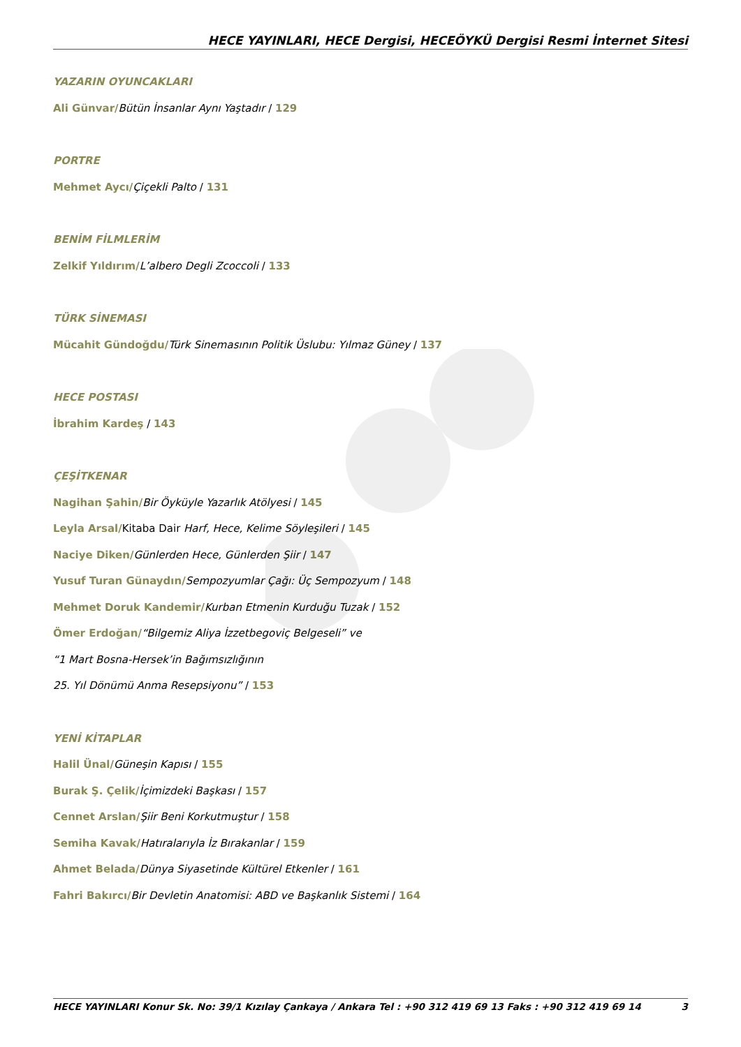HECE YAYINLARI, HECE Dergisi, HECEÖYKÜ Dergisi Resmi İnternet Sitesi
YAZARIN OYUNCAKLARI
Ali Günvar/Bütün İnsanlar Aynı Yaştadır / 129
PORTRE
Mehmet Aycı/Çiçekli Palto / 131
BENİM FİLMLERİM
Zelkif Yıldırım/L’albero Degli Zcoccoli / 133
TÜRK SİNEMASI
Mücahit Gündoğdu/Türk Sinemasının Politik Üslubu: Yılmaz Güney / 137
HECE POSTASI
İbrahim Kardeş / 143
ÇEŞİTKENAR
Nagihan Şahin/Bir Öyküyle Yazarlık Atölyesi / 145
Leyla Arsal/Kitaba Dair Harf, Hece, Kelime Söyleşileri / 145
Naciye Diken/Günlerden Hece, Günlerden Şiir / 147
Yusuf Turan Günaydın/Sempozyumlar Çağı: Üç Sempozyum / 148
Mehmet Doruk Kandemir/Kurban Etmenin Kurduğu Tuzak / 152
Ömer Erdoğan/“Bilgemiz Aliya İzzetbegoviç Belgeseli” ve
“1 Mart Bosna-Hersek’in Bağımsızlığının
25. Yıl Dönümü Anma Resepsiyonu” / 153
YENİ KİTAPLAR
Halil Ünal/Güneşin Kapısı / 155
Burak Ş. Çelik/İçimizdeki Başkası / 157
Cennet Arslan/Şiir Beni Korkutmuştur / 158
Semiha Kavak/Hatıralarıyla İz Bırakanlar / 159
Ahmet Belada/Dünya Siyasetinde Kültürel Etkenler / 161
Fahri Bakırcı/Bir Devletin Anatomisi: ABD ve Başkanlık Sistemi / 164
HECE YAYINLARI Konur Sk. No: 39/1 Kızılay Çankaya / Ankara Tel : +90 312 419 69 13 Faks : +90 312 419 69 14 3